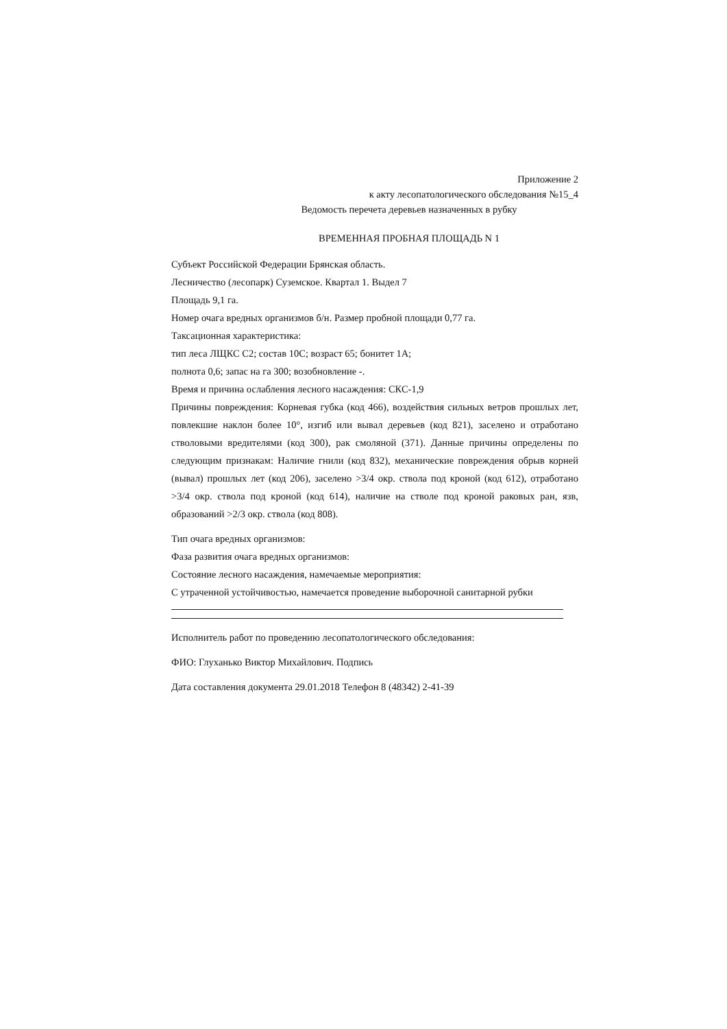Приложение 2
к акту лесопатологического обследования №15_4
Ведомость перечета деревьев назначенных в рубку
ВРЕМЕННАЯ ПРОБНАЯ ПЛОЩАДЬ N 1
Субъект Российской Федерации Брянская область.
Лесничество (лесопарк) Суземское. Квартал 1. Выдел 7
Площадь 9,1 га.
Номер очага вредных организмов б/н. Размер пробной площади 0,77 га.
Таксационная характеристика:
тип леса ЛЩКС С2; состав 10С; возраст 65; бонитет 1А;
полнота 0,6; запас на га 300; возобновление -.
Время и причина ослабления лесного насаждения: СКС-1,9
Причины повреждения: Корневая губка (код 466), воздействия сильных ветров прошлых лет, повлекшие наклон более 10°, изгиб или вывал деревьев (код 821), заселено и отработано стволовыми вредителями (код 300), рак смоляной (371). Данные причины определены по следующим признакам: Наличие гнили (код 832), механические повреждения обрыв корней (вывал) прошлых лет (код 206), заселено >3/4 окр. ствола под кроной (код 612), отработано >3/4 окр. ствола под кроной (код 614), наличие на стволе под кроной раковых ран, язв, образований >2/3 окр. ствола (код 808).
Тип очага вредных организмов:
Фаза развития очага вредных организмов:
Состояние лесного насаждения, намечаемые мероприятия:
С утраченной устойчивостью, намечается проведение выборочной санитарной рубки
Исполнитель работ по проведению лесопатологического обследования:
ФИО: Глуханько Виктор Михайлович. Подпись
Дата составления документа 29.01.2018 Телефон 8 (48342) 2-41-39